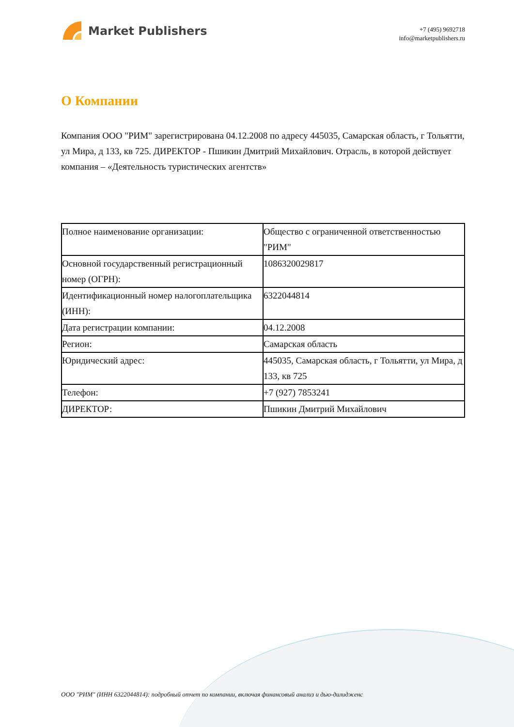Market Publishers
+7 (495) 9692718
info@marketpublishers.ru
О Компании
Компания ООО "РИМ" зарегистрирована 04.12.2008 по адресу 445035, Самарская область, г Тольятти, ул Мира, д 133, кв 725. ДИРЕКТОР - Пшикин Дмитрий Михайлович. Отрасль, в которой действует компания – «Деятельность туристических агентств»
| Полное наименование организации: | Общество с ограниченной ответственностью "РИМ" |
| Основной государственный регистрационный номер (ОГРН): | 1086320029817 |
| Идентификационный номер налогоплательщика (ИНН): | 6322044814 |
| Дата регистрации компании: | 04.12.2008 |
| Регион: | Самарская область |
| Юридический адрес: | 445035, Самарская область, г Тольятти, ул Мира, д 133, кв 725 |
| Телефон: | +7 (927) 7853241 |
| ДИРЕКТОР: | Пшикин Дмитрий Михайлович |
ООО "РИМ" (ИНН 6322044814): подробный отчет по компании, включая финансовый анализ и дью-дилидженс